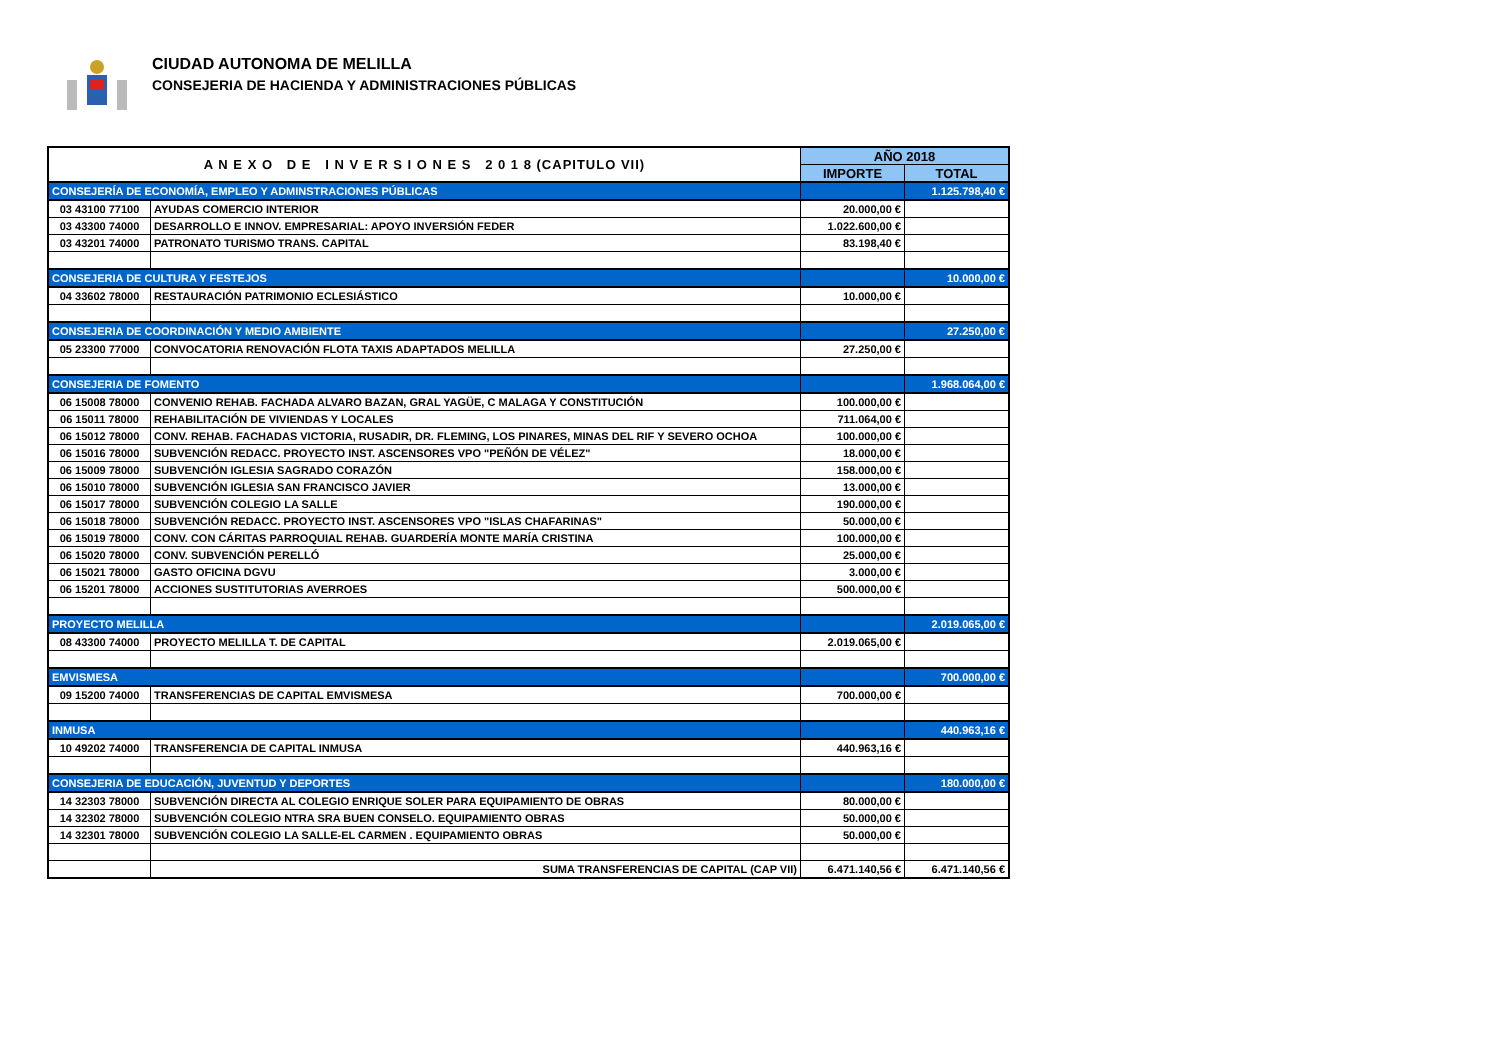CIUDAD AUTONOMA DE MELILLA
CONSEJERIA DE HACIENDA Y ADMINISTRACIONES PÚBLICAS
| A N E X O D E I N V E R S I O N E S 2 0 1 8 (CAPITULO VII) | | AÑO 2018 | |
| --- | --- | --- | --- |
| | | IMPORTE | TOTAL |
| CONSEJERÍA DE ECONOMÍA, EMPLEO Y ADMINSTRACIONES PÚBLICAS | | | 1.125.798,40 € |
| 03 43100 77100 | AYUDAS COMERCIO INTERIOR | 20.000,00 € | |
| 03 43300 74000 | DESARROLLO E INNOV. EMPRESARIAL: APOYO INVERSIÓN FEDER | 1.022.600,00 € | |
| 03 43201 74000 | PATRONATO TURISMO TRANS. CAPITAL | 83.198,40 € | |
| CONSEJERIA DE CULTURA Y FESTEJOS | | | 10.000,00 € |
| 04 33602 78000 | RESTAURACIÓN PATRIMONIO ECLESIÁSTICO | 10.000,00 € | |
| CONSEJERIA DE COORDINACIÓN Y MEDIO AMBIENTE | | | 27.250,00 € |
| 05 23300 77000 | CONVOCATORIA RENOVACIÓN FLOTA TAXIS ADAPTADOS MELILLA | 27.250,00 € | |
| CONSEJERIA DE FOMENTO | | | 1.968.064,00 € |
| 06 15008 78000 | CONVENIO REHAB. FACHADA ALVARO BAZAN, GRAL YAGÜE, C MALAGA Y CONSTITUCIÓN | 100.000,00 € | |
| 06 15011 78000 | REHABILITACIÓN DE VIVIENDAS Y LOCALES | 711.064,00 € | |
| 06 15012 78000 | CONV. REHAB. FACHADAS VICTORIA, RUSADIR, DR. FLEMING, LOS PINARES, MINAS DEL RIF Y SEVERO OCHOA | 100.000,00 € | |
| 06 15016 78000 | SUBVENCIÓN REDACC. PROYECTO INST. ASCENSORES VPO "PEÑÓN DE VÉLEZ" | 18.000,00 € | |
| 06 15009 78000 | SUBVENCIÓN IGLESIA SAGRADO CORAZÓN | 158.000,00 € | |
| 06 15010 78000 | SUBVENCIÓN IGLESIA SAN FRANCISCO JAVIER | 13.000,00 € | |
| 06 15017 78000 | SUBVENCIÓN COLEGIO LA SALLE | 190.000,00 € | |
| 06 15018 78000 | SUBVENCIÓN REDACC. PROYECTO INST. ASCENSORES VPO "ISLAS CHAFARINAS" | 50.000,00 € | |
| 06 15019 78000 | CONV. CON CÁRITAS PARROQUIAL REHAB. GUARDERÍA MONTE MARÍA CRISTINA | 100.000,00 € | |
| 06 15020 78000 | CONV. SUBVENCIÓN PERELLÓ | 25.000,00 € | |
| 06 15021 78000 | GASTO OFICINA DGVU | 3.000,00 € | |
| 06 15201 78000 | ACCIONES SUSTITUTORIAS AVERROES | 500.000,00 € | |
| PROYECTO MELILLA | | | 2.019.065,00 € |
| 08 43300 74000 | PROYECTO MELILLA T. DE CAPITAL | 2.019.065,00 € | |
| EMVISMESA | | | 700.000,00 € |
| 09 15200 74000 | TRANSFERENCIAS DE CAPITAL EMVISMESA | 700.000,00 € | |
| INMUSA | | | 440.963,16 € |
| 10 49202 74000 | TRANSFERENCIA DE CAPITAL INMUSA | 440.963,16 € | |
| CONSEJERIA DE EDUCACIÓN, JUVENTUD Y DEPORTES | | | 180.000,00 € |
| 14 32303 78000 | SUBVENCIÓN DIRECTA AL COLEGIO ENRIQUE SOLER PARA EQUIPAMIENTO DE OBRAS | 80.000,00 € | |
| 14 32302 78000 | SUBVENCIÓN COLEGIO NTRA SRA BUEN CONSELO. EQUIPAMIENTO OBRAS | 50.000,00 € | |
| 14 32301 78000 | SUBVENCIÓN COLEGIO LA SALLE-EL CARMEN . EQUIPAMIENTO OBRAS | 50.000,00 € | |
| | SUMA TRANSFERENCIAS DE CAPITAL (CAP VII) | 6.471.140,56 € | 6.471.140,56 € |